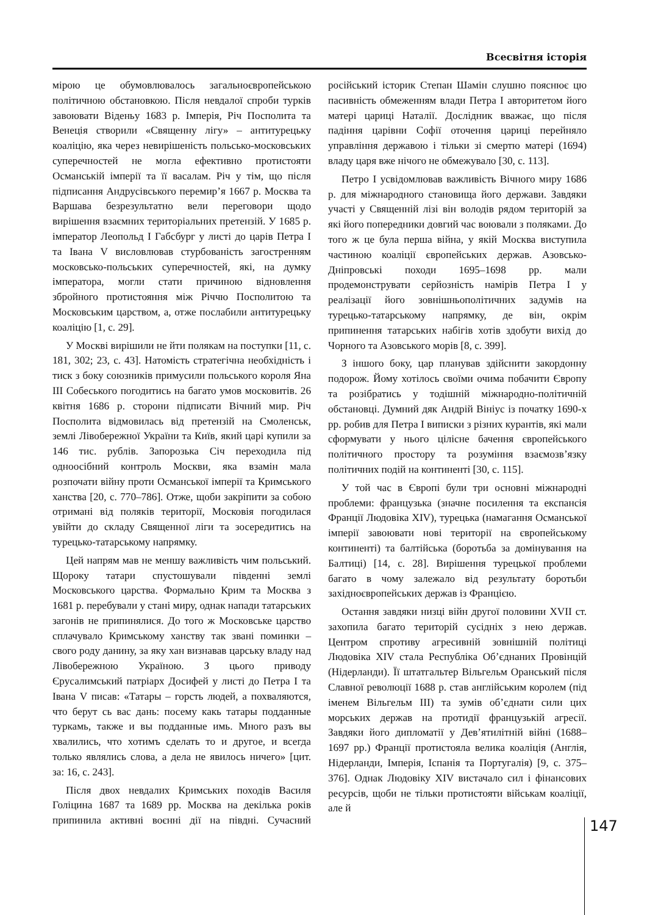Всесвітня історія
мірою це обумовлювалось загальноєвропейською політичною обстановкою. Після невдалої спроби турків завоювати Віденьу 1683 р. Імперія, Річ Посполита та Венеція створили «Священну лігу» – антитурецьку коаліцію, яка через невирішеність польсько-московських суперечностей не могла ефективно протистояти Османській імперії та її васалам. Річ у тім, що після підписання Андрусівського перемир’я 1667 р. Москва та Варшава безрезультатно вели переговори щодо вирішення взаємних територіальних претензій. У 1685 р. імператор Леопольд I Габсбург у листі до царів Петра I та Івана V висловлював стурбованість загостренням московсько-польських суперечностей, які, на думку імператора, могли стати причиною відновлення збройного протистояння між Річчю Посполитою та Московським царством, а, отже послабили антитурецьку коаліцію [1, с. 29].
У Москві вирішили не йти полякам на поступки [11, с. 181, 302; 23, с. 43]. Натомість стратегічна необхідність і тиск з боку союзників примусили польського короля Яна III Собеського погодитись на багато умов московитів. 26 квітня 1686 р. сторони підписати Вічний мир. Річ Посполита відмовилась від претензій на Смоленськ, землі Лівобережної України та Київ, який царі купили за 146 тис. рублів. Запорозька Січ переходила під одноосібний контроль Москви, яка взамін мала розпочати війну проти Османської імперії та Кримського ханства [20, с. 770–786]. Отже, щоби закріпити за собою отримані від поляків території, Московія погодилася увійти до складу Священної ліги та зосередитись на турецько-татарському напрямку.
Цей напрям мав не меншу важливість чим польський. Щороку татари спустошували південні землі Московського царства. Формально Крим та Москва з 1681 р. перебували у стані миру, однак напади татарських загонів не припинялися. До того ж Московське царство сплачувало Кримському ханству так звані поминки – свого роду данину, за яку хан визнавав царську владу над Лівобережною Україною. З цього приводу Єрусалимський патріарх Досифей у листі до Петра I та Івана V писав: «Татары – горсть людей, а похваляются, что берут сь вас дань: посему какь татары подданные туркамь, также и вы подданные имь. Много разъ вы хвалились, что хотимъ сделать то и другое, и всегда только являлись слова, а дела не явилось ничего» [цит. за: 16, с. 243].
Після двох невдалих Кримських походів Василя Голіцина 1687 та 1689 рр. Москва на декілька років припинила активні воєнні дії на півдні. Сучасний російський історик Степан Шамін слушно пояснює цю пасивність обмеженням влади Петра I авторитетом його матері цариці Наталії. Дослідник вважає, що після падіння царівни Софії оточення цариці перейняло управління державою і тільки зі смертю матері (1694) владу царя вже нічого не обмежувало [30, с. 113].
Петро I усвідомлював важливість Вічного миру 1686 р. для міжнародного становища його держави. Завдяки участі у Священній лізі він володів рядом територій за які його попередники довгий час воювали з поляками. До того ж це була перша війна, у якій Москва виступила частиною коаліції європейських держав. Азовсько-Дніпровські походи 1695–1698 рр. мали продемонструвати серйозність намірів Петра I у реалізації його зовнішньополітичних задумів на турецько-татарському напрямку, де він, окрім припинення татарських набігів хотів здобути вихід до Чорного та Азовського морів [8, с. 399].
З іншого боку, цар планував здійснити закордонну подорож. Йому хотілось своїми очима побачити Європу та розібратись у тодішній міжнародно-політичній обстановці. Думний дяк Андрій Вініус із початку 1690-х рр. робив для Петра I виписки з різних курантів, які мали сформувати у нього цілісне бачення європейського політичного простору та розуміння взаємозв’язку політичних подій на континенті [30, с. 115].
У той час в Європі були три основні міжнародні проблеми: французька (значне посилення та експансія Франції Людовіка XIV), турецька (намагання Османської імперії завоювати нові території на європейському континенті) та балтійська (боротьба за домінування на Балтиці) [14, с. 28]. Вирішення турецької проблеми багато в чому залежало від результату боротьби західноєвропейських держав із Францією.
Остання завдяки низці війн другої половини XVII ст. захопила багато територій сусідніх з нею держав. Центром спротиву агресивній зовнішній політиці Людовіка XIV стала Республіка Об’єднаних Провінцій (Нідерланди). Її штатгальтер Вільгельм Оранський після Славної революції 1688 р. став англійським королем (під іменем Вільгельм III) та зумів об’єднати сили цих морських держав на протидії французькій агресії. Завдяки його дипломатії у Дев’ятилітній війні (1688–1697 рр.) Франції протистояла велика коаліція (Англія, Нідерланди, Імперія, Іспанія та Португалія) [9, с. 375–376]. Однак Людовіку XIV вистачало сил і фінансових ресурсів, щоби не тільки протистояти військам коаліції, але й
147